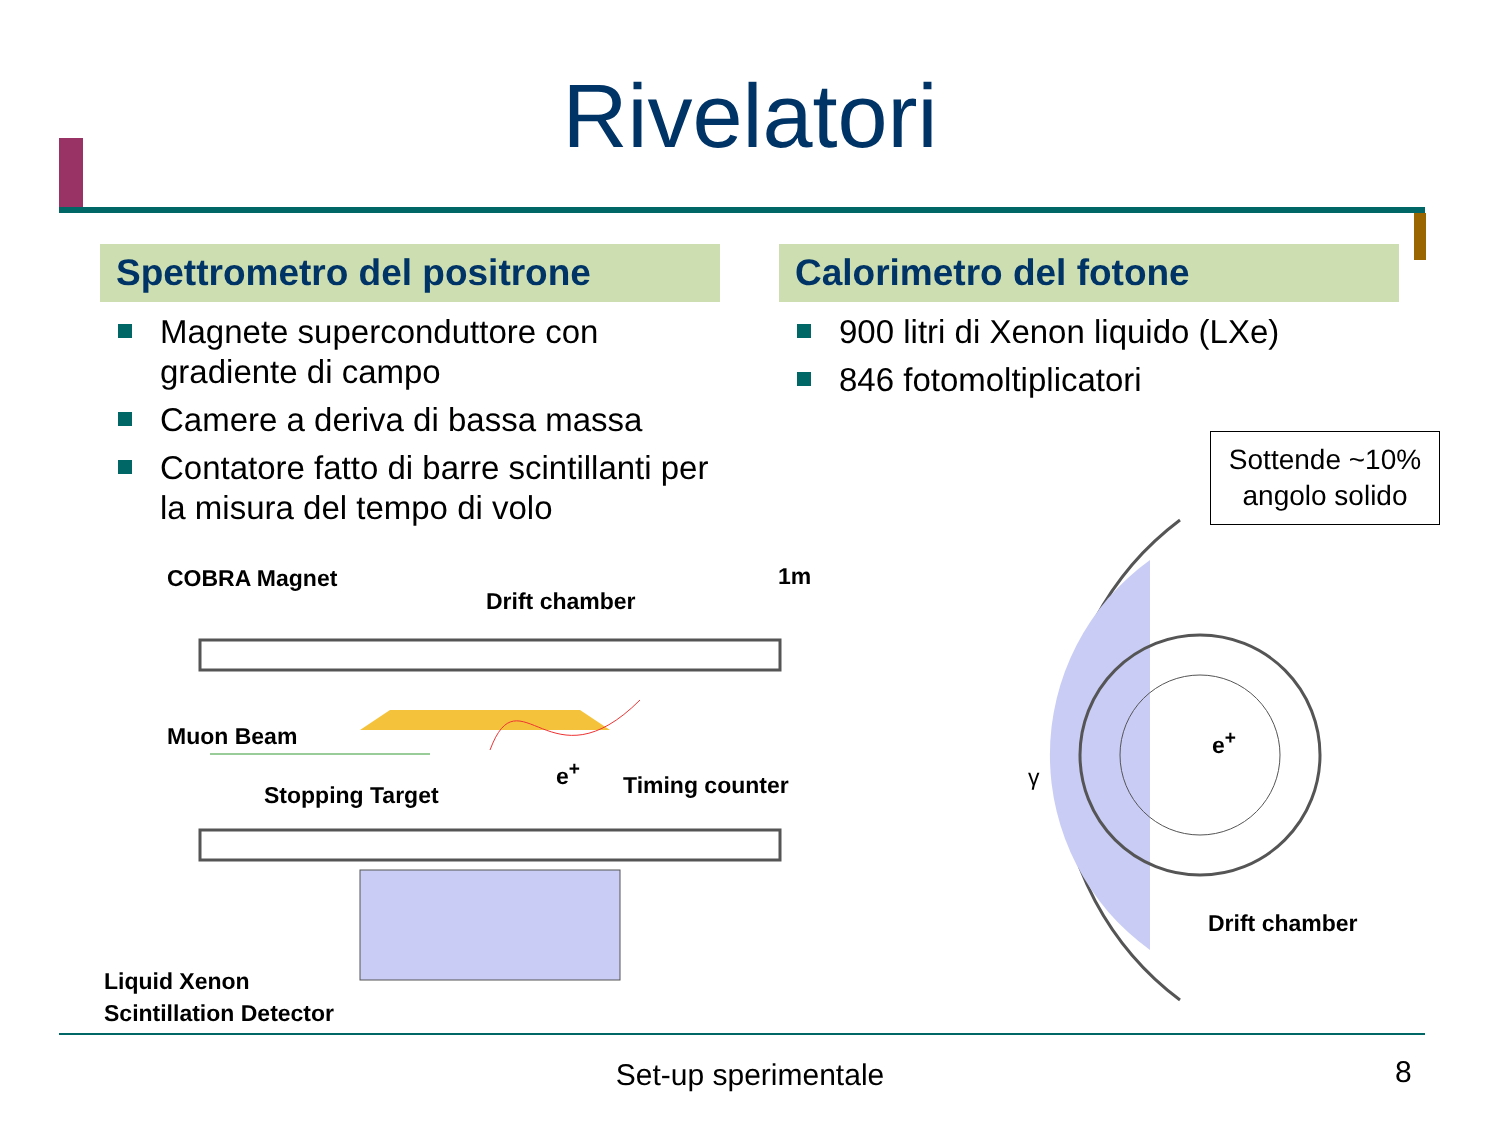Rivelatori
Spettrometro del positrone
Magnete superconduttore con gradiente di campo
Camere a deriva di bassa massa
Contatore fatto di barre scintillanti per la misura del tempo di volo
Calorimetro del fotone
900 litri di Xenon liquido (LXe)
846 fotomoltiplicatori
Sottende ~10%
angolo solido
COBRA Magnet
Drift chamber
1m
Muon Beam
e<sup>+</sup>
Timing counter
Stopping Target
e<sup>+</sup>
γ
Drift chamber
Liquid Xenon
Scintillation Detector
Set-up sperimentale 8